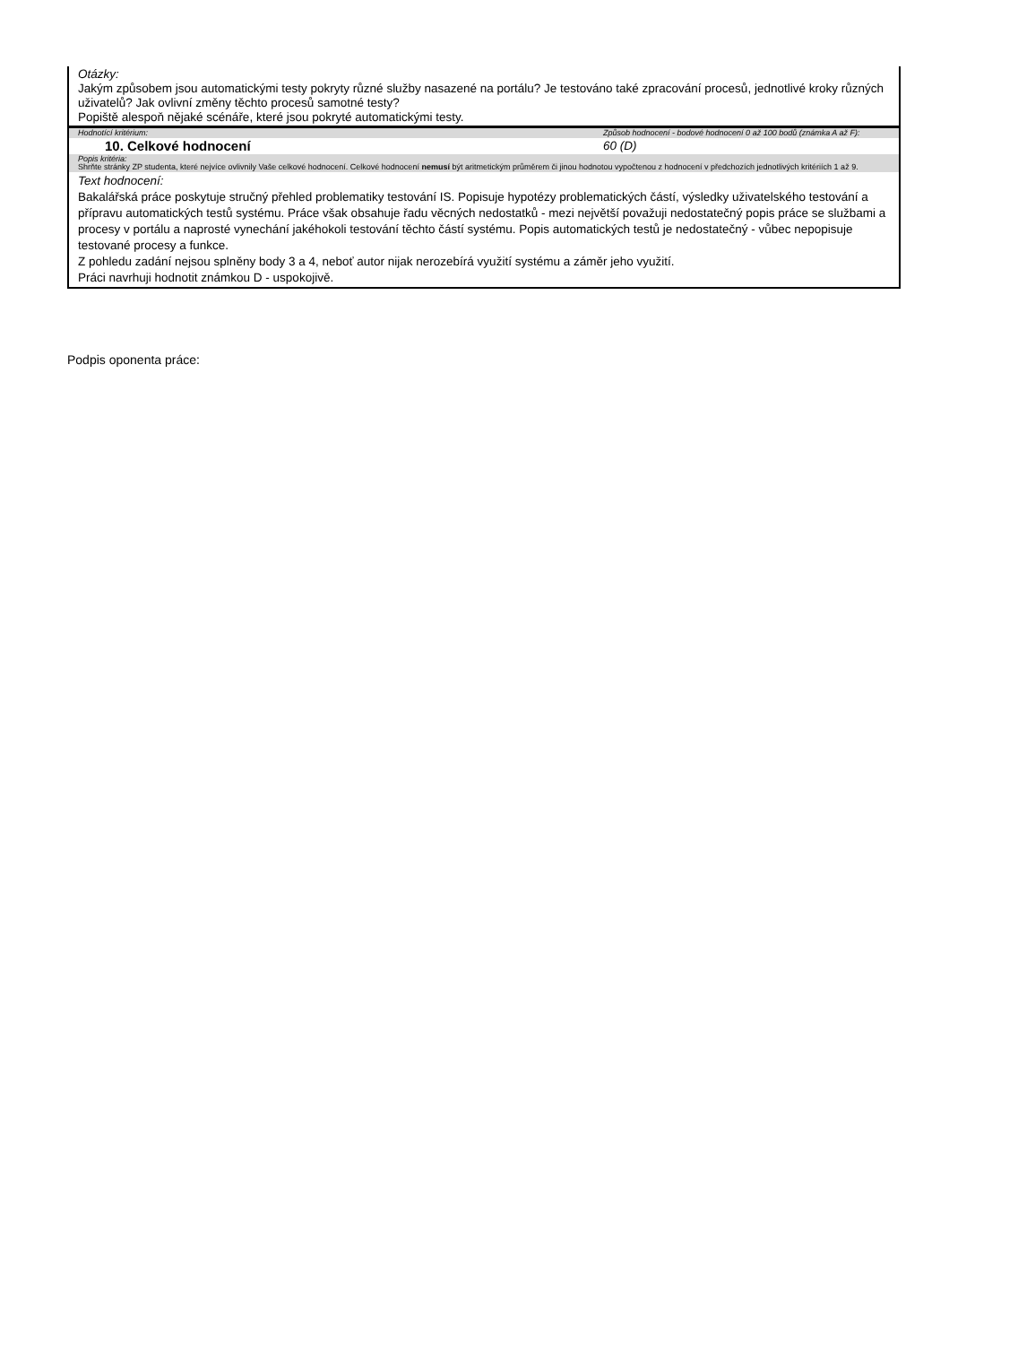| Otázky: Jakým způsobem jsou automatickými testy pokryty různé služby nasazené na portálu? Je testováno také zpracování procesů, jednotlivé kroky různých uživatelů? Jak ovlivní změny těchto procesů samotné testy? Popiště alespoň nějaké scénáře, které jsou pokryté automatickými testy. | |
| Hodnotící kritérium: | Způsob hodnocení - bodové hodnocení 0 až 100 bodů (známka A až F): |
| 10. Celkové hodnocení | 60 (D) |
| Popis kritéria: Shrňte stránky ZP studenta, které nejvíce ovlivnily Vaše celkové hodnocení. Celkové hodnocení nemusí být aritmetickým průměrem či jinou hodnotou vypočtenou z hodnocení v předchozích jednotlivých kritériích 1 až 9. | |
| Text hodnocení: Bakalářská práce poskytuje stručný přehled problematiky testování IS. Popisuje hypotézy problematických částí, výsledky uživatelského testování a přípravu automatických testů systému. Práce však obsahuje řadu věcných nedostatků - mezi největší považuji nedostatečný popis práce se službami a procesy v portálu a naprosté vynechání jakéhokoli testování těchto částí systému. Popis automatických testů je nedostatečný - vůbec nepopisuje testované procesy a funkce. Z pohledu zadání nejsou splněny body 3 a 4, neboť autor nijak nerozebírá využití systému a záměr jeho využití. Práci navrhuji hodnotit známkou D - uspokojivě. | |
Podpis oponenta práce: